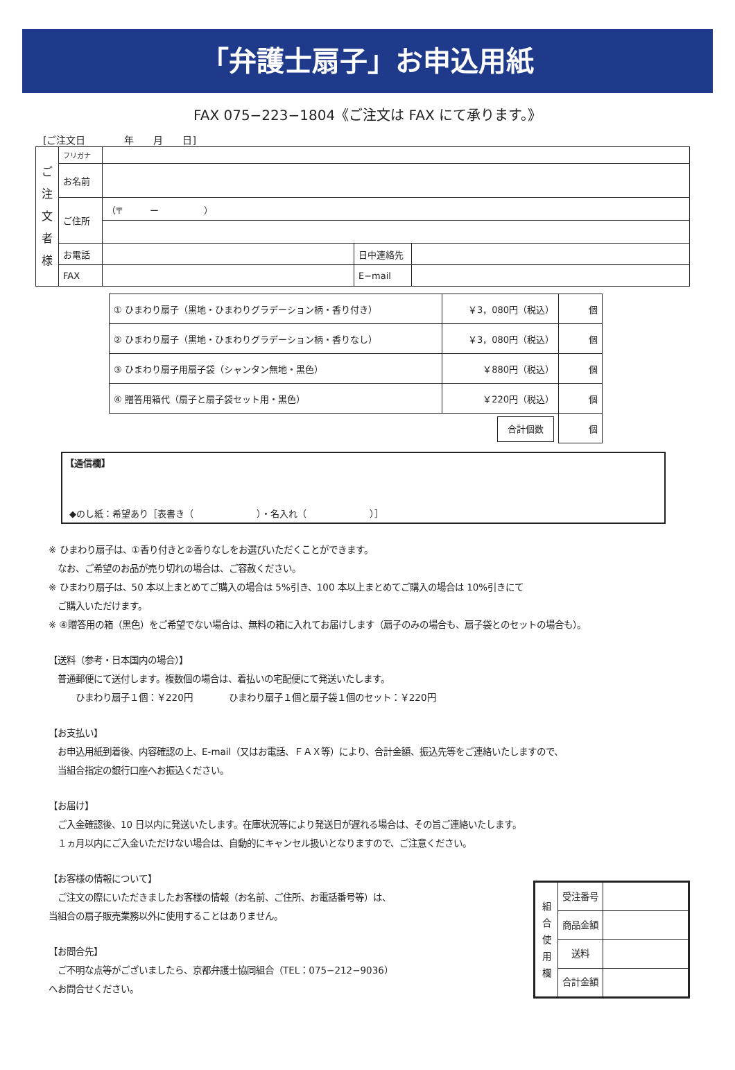「弁護士扇子」お申込用紙
FAX 075−223−1804《ご注文は FAX にて承ります。》
[ご注文日　　　　年　　月　　日]
| ご 注 文 者 様 | フリガナ | | | |
| | お名前 | | | |
| | ご住所 | （〒 ー ） | | |
| | お電話 | | 日中連絡先 | |
| | FAX | | E−mail | |
| ① ひまわり扇子（黒地・ひまわりグラデーション柄・香り付き） | ￥3，080円（税込） | 個 |
| ② ひまわり扇子（黒地・ひまわりグラデーション柄・香りなし） | ￥3，080円（税込） | 個 |
| ③ ひまわり扇子用扇子袋（シャンタン無地・黒色） | ￥880円（税込） | 個 |
| ④ 贈答用箱代（扇子と扇子袋セット用・黒色） | ￥220円（税込） | 個 |
| 合計個数 | | 個 |
【通信欄】
◆のし紙：希望あり［表書き（　　　　　　　）・名入れ（　　　　　　　）］
※ ひまわり扇子は、①香り付きと②香りなしをお選びいただくことができます。
　なお、ご希望のお品が売り切れの場合は、ご容赦ください。
※ ひまわり扇子は、50 本以上まとめてご購入の場合は 5%引き、100 本以上まとめてご購入の場合は 10%引きにて
　ご購入いただけます。
※ ④贈答用の箱（黒色）をご希望でない場合は、無料の箱に入れてお届けします（扇子のみの場合も、扇子袋とのセットの場合も）。
【送料（参考・日本国内の場合）】
　普通郵便にて送付します。複数個の場合は、着払いの宅配便にて発送いたします。
　　　ひまわり扇子１個：￥220円　　　　ひまわり扇子１個と扇子袋１個のセット：￥220円
【お支払い】
　お申込用紙到着後、内容確認の上、E-mail（又はお電話、ＦＡＸ等）により、合計金額、振込先等をご連絡いたしますので、
　当組合指定の銀行口座へお振込ください。
【お届け】
　ご入金確認後、10 日以内に発送いたします。在庫状況等により発送日が遅れる場合は、その旨ご連絡いたします。
　１ヵ月以内にご入金いただけない場合は、自動的にキャンセル扱いとなりますので、ご注意ください。
【お客様の情報について】
　ご注文の際にいただきましたお客様の情報（お名前、ご住所、お電話番号等）は、
当組合の扇子販売業務以外に使用することはありません。
【お問合先】
　ご不明な点等がございましたら、京都弁護士協同組合（TEL：075−212−9036）
へお問合せください。
| 組 合 使 用 欄 | 受注番号 | |
| | 商品金額 | |
| | 送料 | |
| | 合計金額 | |